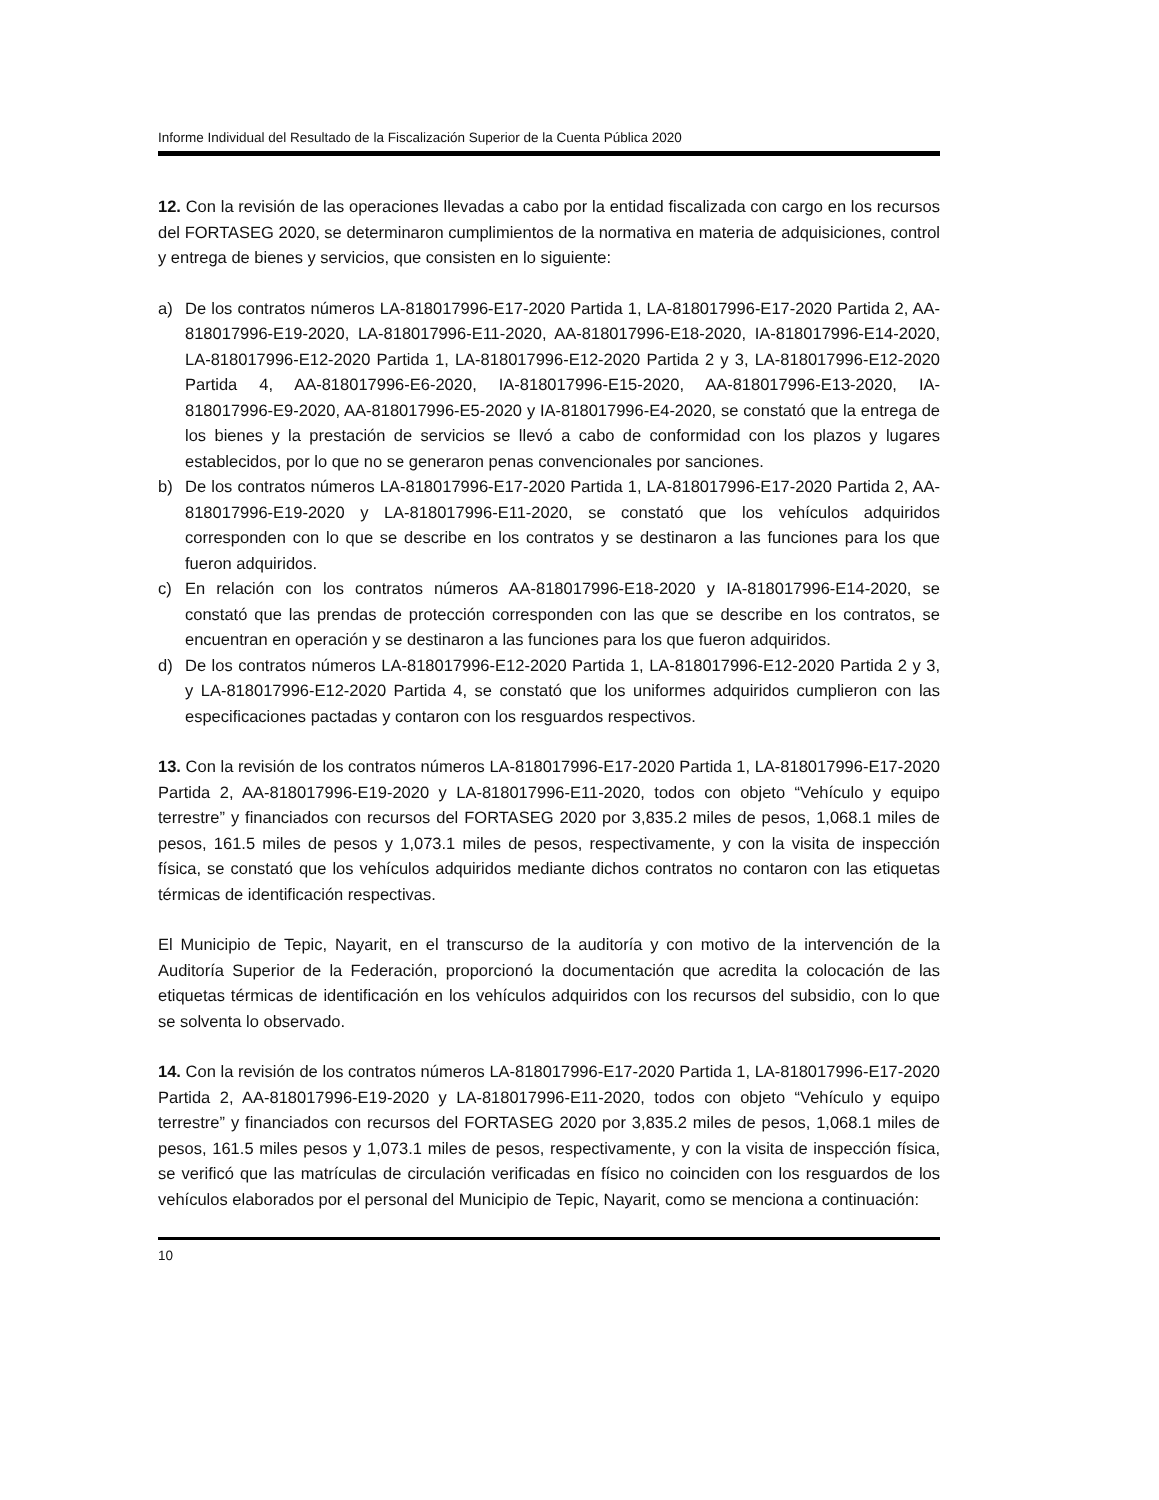Informe Individual del Resultado de la Fiscalización Superior de la Cuenta Pública 2020
12. Con la revisión de las operaciones llevadas a cabo por la entidad fiscalizada con cargo en los recursos del FORTASEG 2020, se determinaron cumplimientos de la normativa en materia de adquisiciones, control y entrega de bienes y servicios, que consisten en lo siguiente:
a) De los contratos números LA-818017996-E17-2020 Partida 1, LA-818017996-E17-2020 Partida 2, AA-818017996-E19-2020, LA-818017996-E11-2020, AA-818017996-E18-2020, IA-818017996-E14-2020, LA-818017996-E12-2020 Partida 1, LA-818017996-E12-2020 Partida 2 y 3, LA-818017996-E12-2020 Partida 4, AA-818017996-E6-2020, IA-818017996-E15-2020, AA-818017996-E13-2020, IA-818017996-E9-2020, AA-818017996-E5-2020 y IA-818017996-E4-2020, se constató que la entrega de los bienes y la prestación de servicios se llevó a cabo de conformidad con los plazos y lugares establecidos, por lo que no se generaron penas convencionales por sanciones.
b) De los contratos números LA-818017996-E17-2020 Partida 1, LA-818017996-E17-2020 Partida 2, AA-818017996-E19-2020 y LA-818017996-E11-2020, se constató que los vehículos adquiridos corresponden con lo que se describe en los contratos y se destinaron a las funciones para los que fueron adquiridos.
c) En relación con los contratos números AA-818017996-E18-2020 y IA-818017996-E14-2020, se constató que las prendas de protección corresponden con las que se describe en los contratos, se encuentran en operación y se destinaron a las funciones para los que fueron adquiridos.
d) De los contratos números LA-818017996-E12-2020 Partida 1, LA-818017996-E12-2020 Partida 2 y 3, y LA-818017996-E12-2020 Partida 4, se constató que los uniformes adquiridos cumplieron con las especificaciones pactadas y contaron con los resguardos respectivos.
13. Con la revisión de los contratos números LA-818017996-E17-2020 Partida 1, LA-818017996-E17-2020 Partida 2, AA-818017996-E19-2020 y LA-818017996-E11-2020, todos con objeto “Vehículo y equipo terrestre” y financiados con recursos del FORTASEG 2020 por 3,835.2 miles de pesos, 1,068.1 miles de pesos, 161.5 miles de pesos y 1,073.1 miles de pesos, respectivamente, y con la visita de inspección física, se constató que los vehículos adquiridos mediante dichos contratos no contaron con las etiquetas térmicas de identificación respectivas.
El Municipio de Tepic, Nayarit, en el transcurso de la auditoría y con motivo de la intervención de la Auditoría Superior de la Federación, proporcionó la documentación que acredita la colocación de las etiquetas térmicas de identificación en los vehículos adquiridos con los recursos del subsidio, con lo que se solventa lo observado.
14. Con la revisión de los contratos números LA-818017996-E17-2020 Partida 1, LA-818017996-E17-2020 Partida 2, AA-818017996-E19-2020 y LA-818017996-E11-2020, todos con objeto “Vehículo y equipo terrestre” y financiados con recursos del FORTASEG 2020 por 3,835.2 miles de pesos, 1,068.1 miles de pesos, 161.5 miles pesos y 1,073.1 miles de pesos, respectivamente, y con la visita de inspección física, se verificó que las matrículas de circulación verificadas en físico no coinciden con los resguardos de los vehículos elaborados por el personal del Municipio de Tepic, Nayarit, como se menciona a continuación:
10